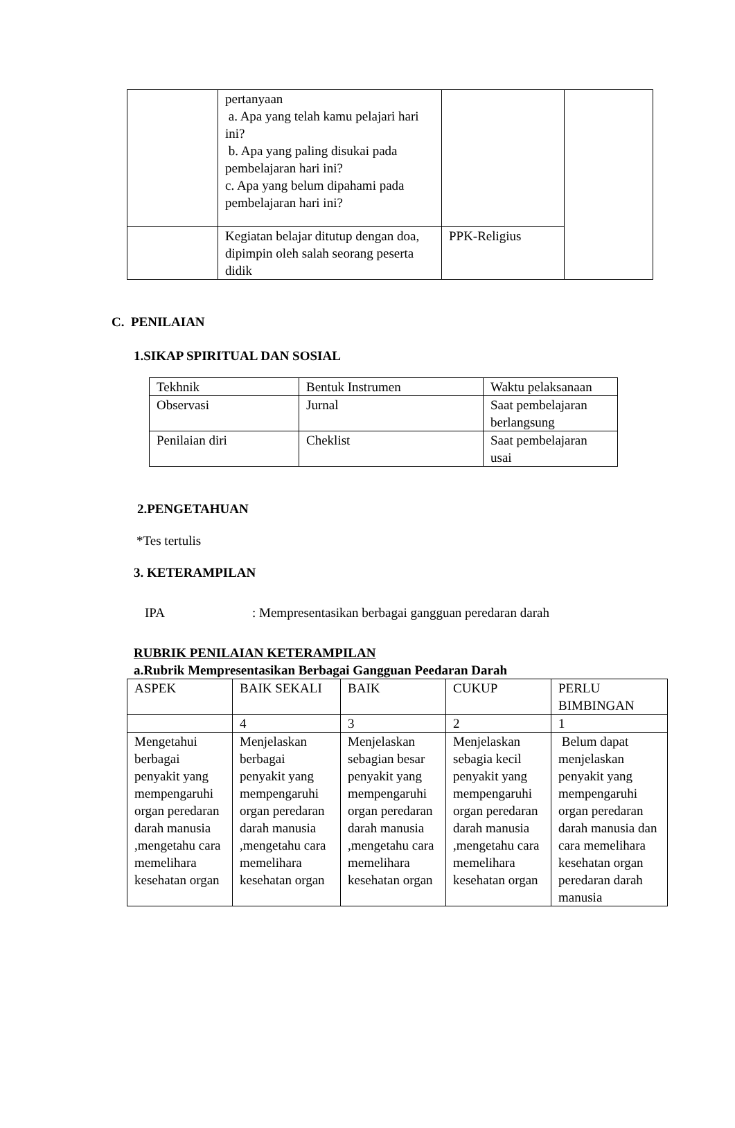| | pertanyaan a. Apa yang telah kamu pelajari hari ini? b. Apa yang paling disukai pada pembelajaran hari ini? c. Apa yang belum dipahami pada pembelajaran hari ini? | | |
| | Kegiatan belajar ditutup dengan doa, dipimpin oleh salah seorang peserta didik | PPK-Religius | |
C. PENILAIAN
1.SIKAP SPIRITUAL DAN SOSIAL
| Tekhnik | Bentuk Instrumen | Waktu pelaksanaan |
| Observasi | Jurnal | Saat pembelajaran berlangsung |
| Penilaian diri | Cheklist | Saat pembelajaran usai |
2.PENGETAHUAN
*Tes tertulis
3. KETERAMPILAN
IPA: Mempresentasikan berbagai gangguan peredaran darah
RUBRIK PENILAIAN KETERAMPILAN
a.Rubrik Mempresentasikan Berbagai Gangguan Peedaran Darah
| ASPEK | BAIK SEKALI | BAIK | CUKUP | PERLU BIMBINGAN |
| | 4 | 3 | 2 | 1 |
| Mengetahui berbagai penyakit yang mempengaruhi organ peredaran darah manusia ,mengetahu cara memelihara kesehatan organ | Menjelaskan berbagai penyakit yang mempengaruhi organ peredaran darah manusia ,mengetahu cara memelihara kesehatan organ | Menjelaskan sebagian besar penyakit yang mempengaruhi organ peredaran darah manusia ,mengetahu cara memelihara kesehatan organ | Menjelaskan sebagia kecil penyakit yang mempengaruhi organ peredaran darah manusia ,mengetahu cara memelihara kesehatan organ | Belum dapat menjelaskan penyakit yang mempengaruhi organ peredaran darah manusia dan cara memelihara kesehatan organ peredaran darah manusia |